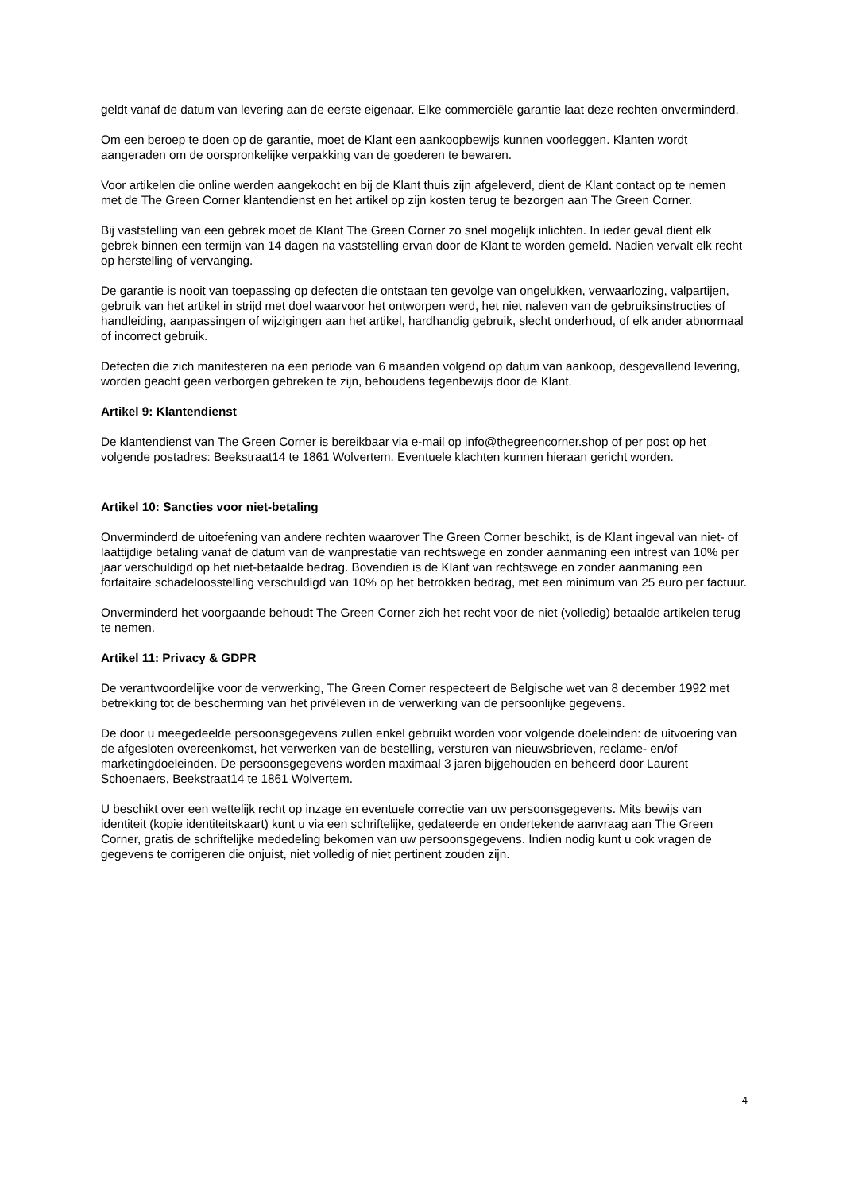geldt vanaf de datum van levering aan de eerste eigenaar. Elke commerciële garantie laat deze rechten onverminderd.
Om een beroep te doen op de garantie, moet de Klant een aankoopbewijs kunnen voorleggen. Klanten wordt aangeraden om de oorspronkelijke verpakking van de goederen te bewaren.
Voor artikelen die online werden aangekocht en bij de Klant thuis zijn afgeleverd, dient de Klant contact op te nemen met de The Green Corner klantendienst en het artikel op zijn kosten terug te bezorgen aan The Green Corner.
Bij vaststelling van een gebrek moet de Klant The Green Corner zo snel mogelijk inlichten. In ieder geval dient elk gebrek binnen een termijn van 14 dagen na vaststelling ervan door de Klant te worden gemeld. Nadien vervalt elk recht op herstelling of vervanging.
De garantie is nooit van toepassing op defecten die ontstaan ten gevolge van ongelukken, verwaarlozing, valpartijen, gebruik van het artikel in strijd met doel waarvoor het ontworpen werd, het niet naleven van de gebruiksinstructies of handleiding, aanpassingen of wijzigingen aan het artikel, hardhandig gebruik, slecht onderhoud, of elk ander abnormaal of incorrect gebruik.
Defecten die zich manifesteren na een periode van 6 maanden volgend op datum van aankoop, desgevallend levering, worden geacht geen verborgen gebreken te zijn, behoudens tegenbewijs door de Klant.
Artikel 9: Klantendienst
De klantendienst van The Green Corner is bereikbaar via e-mail op info@thegreencorner.shop of per post op het volgende postadres: Beekstraat14 te 1861 Wolvertem. Eventuele klachten kunnen hieraan gericht worden.
Artikel 10: Sancties voor niet-betaling
Onverminderd de uitoefening van andere rechten waarover The Green Corner beschikt, is de Klant ingeval van niet- of laattijdige betaling vanaf de datum van de wanprestatie van rechtswege en zonder aanmaning een intrest van 10% per jaar verschuldigd op het niet-betaalde bedrag. Bovendien is de Klant van rechtswege en zonder aanmaning een forfaitaire schadeloosstelling verschuldigd van 10% op het betrokken bedrag, met een minimum van 25 euro per factuur.
Onverminderd het voorgaande behoudt The Green Corner zich het recht voor de niet (volledig) betaalde artikelen terug te nemen.
Artikel 11: Privacy & GDPR
De verantwoordelijke voor de verwerking, The Green Corner respecteert de Belgische wet van 8 december 1992 met betrekking tot de bescherming van het privéleven in de verwerking van de persoonlijke gegevens.
De door u meegedeelde persoonsgegevens zullen enkel gebruikt worden voor volgende doeleinden: de uitvoering van de afgesloten overeenkomst, het verwerken van de bestelling, versturen van nieuwsbrieven, reclame- en/of marketingdoeleinden. De persoonsgegevens worden maximaal 3 jaren bijgehouden en beheerd door Laurent Schoenaers, Beekstraat14 te 1861 Wolvertem.
U beschikt over een wettelijk recht op inzage en eventuele correctie van uw persoonsgegevens. Mits bewijs van identiteit (kopie identiteitskaart) kunt u via een schriftelijke, gedateerde en ondertekende aanvraag aan The Green Corner, gratis de schriftelijke mededeling bekomen van uw persoonsgegevens. Indien nodig kunt u ook vragen de gegevens te corrigeren die onjuist, niet volledig of niet pertinent zouden zijn.
4